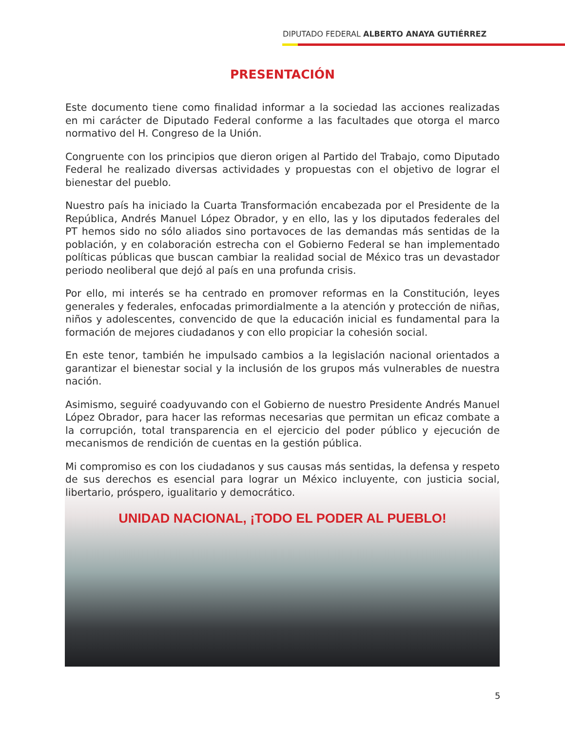DIPUTADO FEDERAL ALBERTO ANAYA GUTIÉRREZ
PRESENTACIÓN
Este documento tiene como finalidad informar a la sociedad las acciones realizadas en mi carácter de Diputado Federal conforme a las facultades que otorga el marco normativo del H. Congreso de la Unión.
Congruente con los principios que dieron origen al Partido del Trabajo, como Diputado Federal he realizado diversas actividades y propuestas con el objetivo de lograr el bienestar del pueblo.
Nuestro país ha iniciado la Cuarta Transformación encabezada por el Presidente de la República, Andrés Manuel López Obrador, y en ello, las y los diputados federales del PT hemos sido no sólo aliados sino portavoces de las demandas más sentidas de la población, y en colaboración estrecha con el Gobierno Federal se han implementado políticas públicas que buscan cambiar la realidad social de México tras un devastador periodo neoliberal que dejó al país en una profunda crisis.
Por ello, mi interés se ha centrado en promover reformas en la Constitución, leyes generales y federales, enfocadas primordialmente a la atención y protección de niñas, niños y adolescentes, convencido de que la educación inicial es fundamental para la formación de mejores ciudadanos y con ello propiciar la cohesión social.
En este tenor, también he impulsado cambios a la legislación nacional orientados a garantizar el bienestar social y la inclusión de los grupos más vulnerables de nuestra nación.
Asimismo, seguiré coadyuvando con el Gobierno de nuestro Presidente Andrés Manuel López Obrador, para hacer las reformas necesarias que permitan un eficaz combate a la corrupción, total transparencia en el ejercicio del poder público y ejecución de mecanismos de rendición de cuentas en la gestión pública.
Mi compromiso es con los ciudadanos y sus causas más sentidas, la defensa y respeto de sus derechos es esencial para lograr un México incluyente, con justicia social, libertario, próspero, igualitario y democrático.
UNIDAD NACIONAL, ¡TODO EL PODER AL PUEBLO!
5